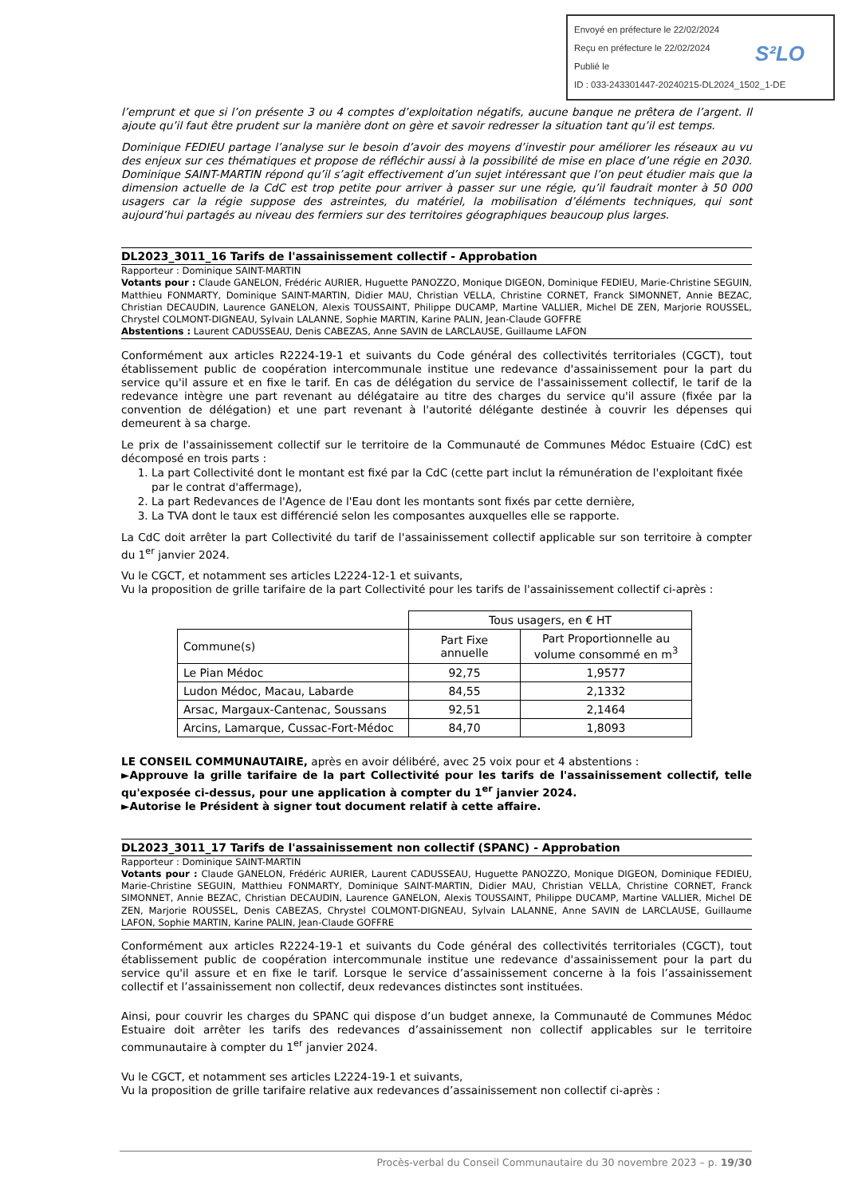Envoyé en préfecture le 22/02/2024
Reçu en préfecture le 22/02/2024
Publié le
ID : 033-243301447-20240215-DL2024_1502_1-DE
S²LO
l’emprunt et que si l’on présente 3 ou 4 comptes d’exploitation négatifs, aucune banque ne prêtera de l’argent. Il ajoute qu’il faut être prudent sur la manière dont on gère et savoir redresser la situation tant qu’il est temps.
Dominique FEDIEU partage l’analyse sur le besoin d’avoir des moyens d’investir pour améliorer les réseaux au vu des enjeux sur ces thématiques et propose de réfléchir aussi à la possibilité de mise en place d’une régie en 2030. Dominique SAINT-MARTIN répond qu’il s’agit effectivement d’un sujet intéressant que l’on peut étudier mais que la dimension actuelle de la CdC est trop petite pour arriver à passer sur une régie, qu’il faudrait monter à 50 000 usagers car la régie suppose des astreintes, du matériel, la mobilisation d’éléments techniques, qui sont aujourd’hui partagés au niveau des fermiers sur des territoires géographiques beaucoup plus larges.
DL2023_3011_16 Tarifs de l'assainissement collectif - Approbation
Rapporteur : Dominique SAINT-MARTIN
Votants pour : Claude GANELON, Frédéric AURIER, Huguette PANOZZO, Monique DIGEON, Dominique FEDIEU, Marie-Christine SEGUIN, Matthieu FONMARTY, Dominique SAINT-MARTIN, Didier MAU, Christian VELLA, Christine CORNET, Franck SIMONNET, Annie BEZAC, Christian DECAUDIN, Laurence GANELON, Alexis TOUSSAINT, Philippe DUCAMP, Martine VALLIER, Michel DE ZEN, Marjorie ROUSSEL, Chrystel COLMONT-DIGNEAU, Sylvain LALANNE, Sophie MARTIN, Karine PALIN, Jean-Claude GOFFRE
Abstentions : Laurent CADUSSEAU, Denis CABEZAS, Anne SAVIN de LARCLAUSE, Guillaume LAFON
Conformément aux articles R2224-19-1 et suivants du Code général des collectivités territoriales (CGCT), tout établissement public de coopération intercommunale institue une redevance d'assainissement pour la part du service qu'il assure et en fixe le tarif. En cas de délégation du service de l'assainissement collectif, le tarif de la redevance intègre une part revenant au délégataire au titre des charges du service qu'il assure (fixée par la convention de délégation) et une part revenant à l'autorité délégante destinée à couvrir les dépenses qui demeurent à sa charge.
Le prix de l'assainissement collectif sur le territoire de la Communauté de Communes Médoc Estuaire (CdC) est décomposé en trois parts :
1. La part Collectivité dont le montant est fixé par la CdC (cette part inclut la rémunération de l'exploitant fixée par le contrat d'affermage),
2. La part Redevances de l'Agence de l'Eau dont les montants sont fixés par cette dernière,
3. La TVA dont le taux est différencié selon les composantes auxquelles elle se rapporte.
La CdC doit arrêter la part Collectivité du tarif de l'assainissement collectif applicable sur son territoire à compter du 1<sup>er</sup> janvier 2024.
Vu le CGCT, et notamment ses articles L2224-12-1 et suivants,
Vu la proposition de grille tarifaire de la part Collectivité pour les tarifs de l'assainissement collectif ci-après :
| | Tous usagers, en € HT | |
| Commune(s) | Part Fixe annuelle | Part Proportionnelle au volume consommé en m<sup>3</sup> |
| Le Pian Médoc | 92,75 | 1,9577 |
| Ludon Médoc, Macau, Labarde | 84,55 | 2,1332 |
| Arsac, Margaux-Cantenac, Soussans | 92,51 | 2,1464 |
| Arcins, Lamarque, Cussac-Fort-Médoc | 84,70 | 1,8093 |
LE CONSEIL COMMUNAUTAIRE, après en avoir délibéré, avec 25 voix pour et 4 abstentions :
►Approuve la grille tarifaire de la part Collectivité pour les tarifs de l'assainissement collectif, telle qu'exposée ci-dessus, pour une application à compter du 1<sup>er</sup> janvier 2024.
►Autorise le Président à signer tout document relatif à cette affaire.
DL2023_3011_17 Tarifs de l'assainissement non collectif (SPANC) - Approbation
Rapporteur : Dominique SAINT-MARTIN
Votants pour : Claude GANELON, Frédéric AURIER, Laurent CADUSSEAU, Huguette PANOZZO, Monique DIGEON, Dominique FEDIEU, Marie-Christine SEGUIN, Matthieu FONMARTY, Dominique SAINT-MARTIN, Didier MAU, Christian VELLA, Christine CORNET, Franck SIMONNET, Annie BEZAC, Christian DECAUDIN, Laurence GANELON, Alexis TOUSSAINT, Philippe DUCAMP, Martine VALLIER, Michel DE ZEN, Marjorie ROUSSEL, Denis CABEZAS, Chrystel COLMONT-DIGNEAU, Sylvain LALANNE, Anne SAVIN de LARCLAUSE, Guillaume LAFON, Sophie MARTIN, Karine PALIN, Jean-Claude GOFFRE
Conformément aux articles R2224-19-1 et suivants du Code général des collectivités territoriales (CGCT), tout établissement public de coopération intercommunale institue une redevance d'assainissement pour la part du service qu'il assure et en fixe le tarif. Lorsque le service d’assainissement concerne à la fois l’assainissement collectif et l’assainissement non collectif, deux redevances distinctes sont instituées.
Ainsi, pour couvrir les charges du SPANC qui dispose d’un budget annexe, la Communauté de Communes Médoc Estuaire doit arrêter les tarifs des redevances d’assainissement non collectif applicables sur le territoire communautaire à compter du 1<sup>er</sup> janvier 2024.
Vu le CGCT, et notamment ses articles L2224-19-1 et suivants,
Vu la proposition de grille tarifaire relative aux redevances d’assainissement non collectif ci-après :
Procès-verbal du Conseil Communautaire du 30 novembre 2023 – p. 19/30